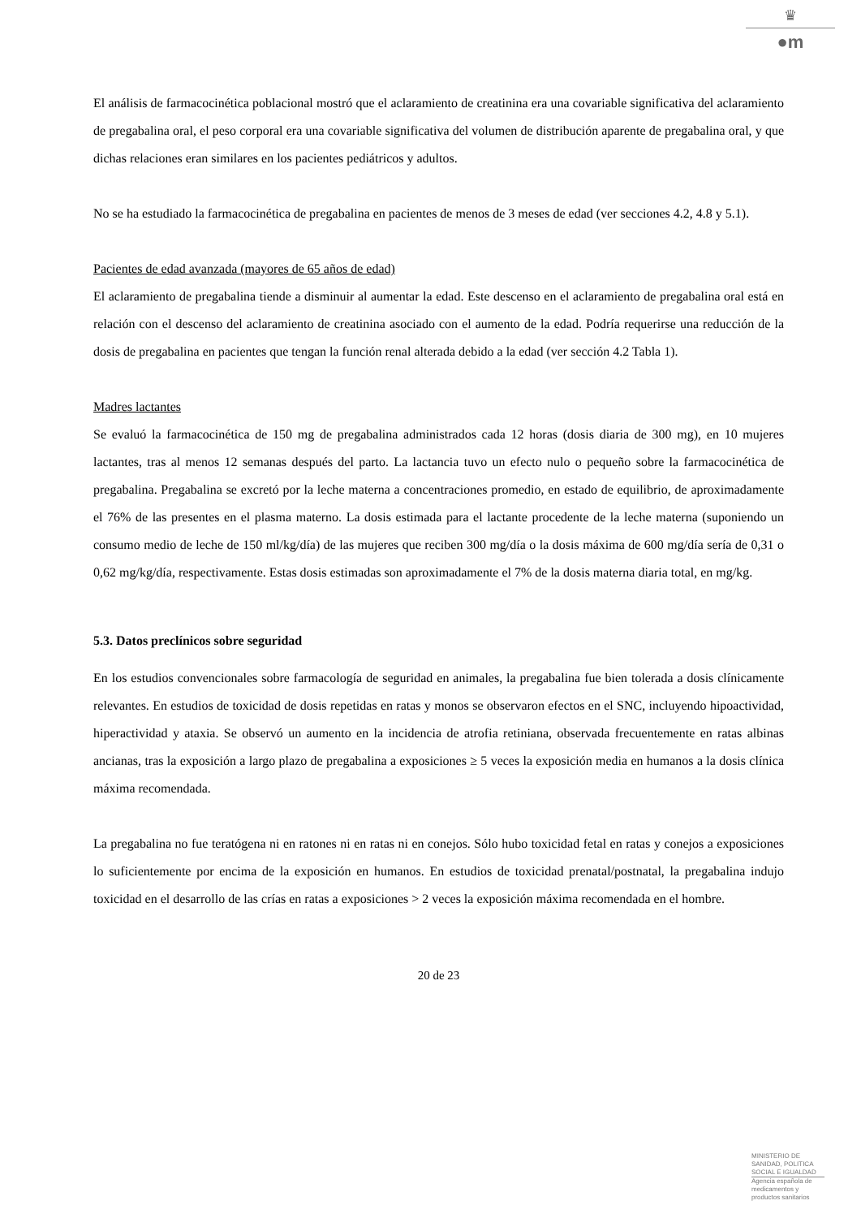♛
●m
El análisis de farmacocinética poblacional mostró que el aclaramiento de creatinina era una covariable significativa del aclaramiento de pregabalina oral, el peso corporal era una covariable significativa del volumen de distribución aparente de pregabalina oral, y que dichas relaciones eran similares en los pacientes pediátricos y adultos.
No se ha estudiado la farmacocinética de pregabalina en pacientes de menos de 3 meses de edad (ver secciones 4.2, 4.8 y 5.1).
Pacientes de edad avanzada (mayores de 65 años de edad)
El aclaramiento de pregabalina tiende a disminuir al aumentar la edad. Este descenso en el aclaramiento de pregabalina oral está en relación con el descenso del aclaramiento de creatinina asociado con el aumento de la edad. Podría requerirse una reducción de la dosis de pregabalina en pacientes que tengan la función renal alterada debido a la edad (ver sección 4.2 Tabla 1).
Madres lactantes
Se evaluó la farmacocinética de 150 mg de pregabalina administrados cada 12 horas (dosis diaria de 300 mg), en 10 mujeres lactantes, tras al menos 12 semanas después del parto. La lactancia tuvo un efecto nulo o pequeño sobre la farmacocinética de pregabalina. Pregabalina se excretó por la leche materna a concentraciones promedio, en estado de equilibrio, de aproximadamente el 76% de las presentes en el plasma materno. La dosis estimada para el lactante procedente de la leche materna (suponiendo un consumo medio de leche de 150 ml/kg/día) de las mujeres que reciben 300 mg/día o la dosis máxima de 600 mg/día sería de 0,31 o 0,62 mg/kg/día, respectivamente. Estas dosis estimadas son aproximadamente el 7% de la dosis materna diaria total, en mg/kg.
5.3. Datos preclínicos sobre seguridad
En los estudios convencionales sobre farmacología de seguridad en animales, la pregabalina fue bien tolerada a dosis clínicamente relevantes. En estudios de toxicidad de dosis repetidas en ratas y monos se observaron efectos en el SNC, incluyendo hipoactividad, hiperactividad y ataxia. Se observó un aumento en la incidencia de atrofia retiniana, observada frecuentemente en ratas albinas ancianas, tras la exposición a largo plazo de pregabalina a exposiciones ≥ 5 veces la exposición media en humanos a la dosis clínica máxima recomendada.
La pregabalina no fue teratógena ni en ratones ni en ratas ni en conejos. Sólo hubo toxicidad fetal en ratas y conejos a exposiciones lo suficientemente por encima de la exposición en humanos. En estudios de toxicidad prenatal/postnatal, la pregabalina indujo toxicidad en el desarrollo de las crías en ratas a exposiciones > 2 veces la exposición máxima recomendada en el hombre.
20 de 23
MINISTERIO DE
SANIDAD, POLITICA
SOCIAL E IGUALDAD
Agencia española de
medicamentos y
productos sanitarios